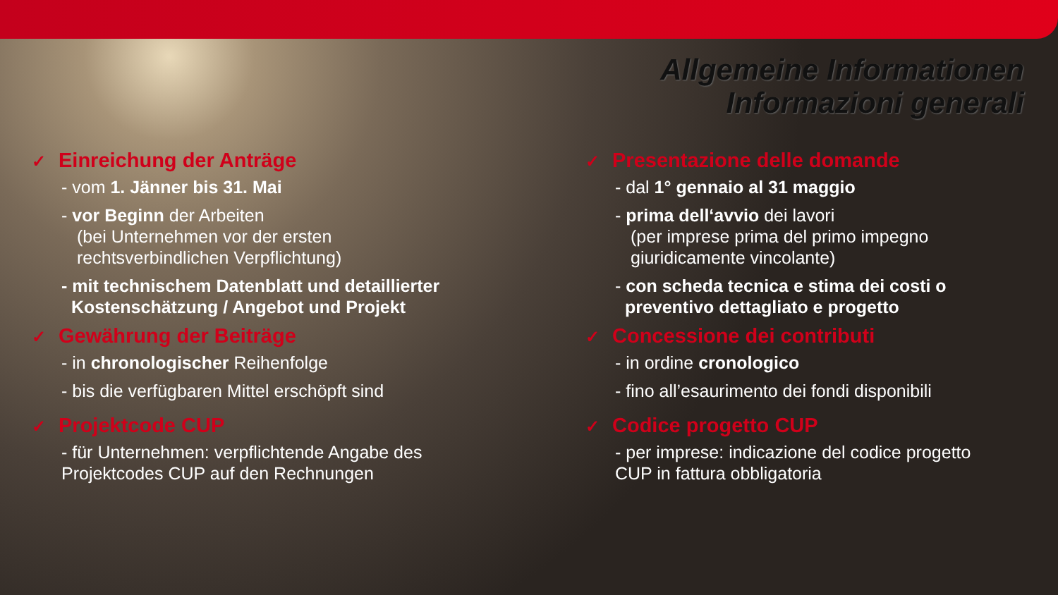Allgemeine Informationen
Informazioni generali
✓ Einreichung der Anträge
- vom 1. Jänner bis 31. Mai
- vor Beginn der Arbeiten
(bei Unternehmen vor der ersten
rechtsverbindlichen Verpflichtung)
- mit technischem Datenblatt und detaillierter
Kostenschätzung / Angebot und Projekt
✓ Gewährung der Beiträge
- in chronologischer Reihenfolge
- bis die verfügbaren Mittel erschöpft sind
✓ Projektcode CUP
- für Unternehmen: verpflichtende Angabe des
Projektcodes CUP auf den Rechnungen
✓ Presentazione delle domande
- dal 1° gennaio al 31 maggio
- prima dell‘avvio dei lavori
(per imprese prima del primo impegno
giuridicamente vincolante)
- con scheda tecnica e stima dei costi o
preventivo dettagliato e progetto
✓ Concessione dei contributi
- in ordine cronologico
- fino all’esaurimento dei fondi disponibili
✓ Codice progetto CUP
- per imprese: indicazione del codice progetto
CUP in fattura obbligatoria